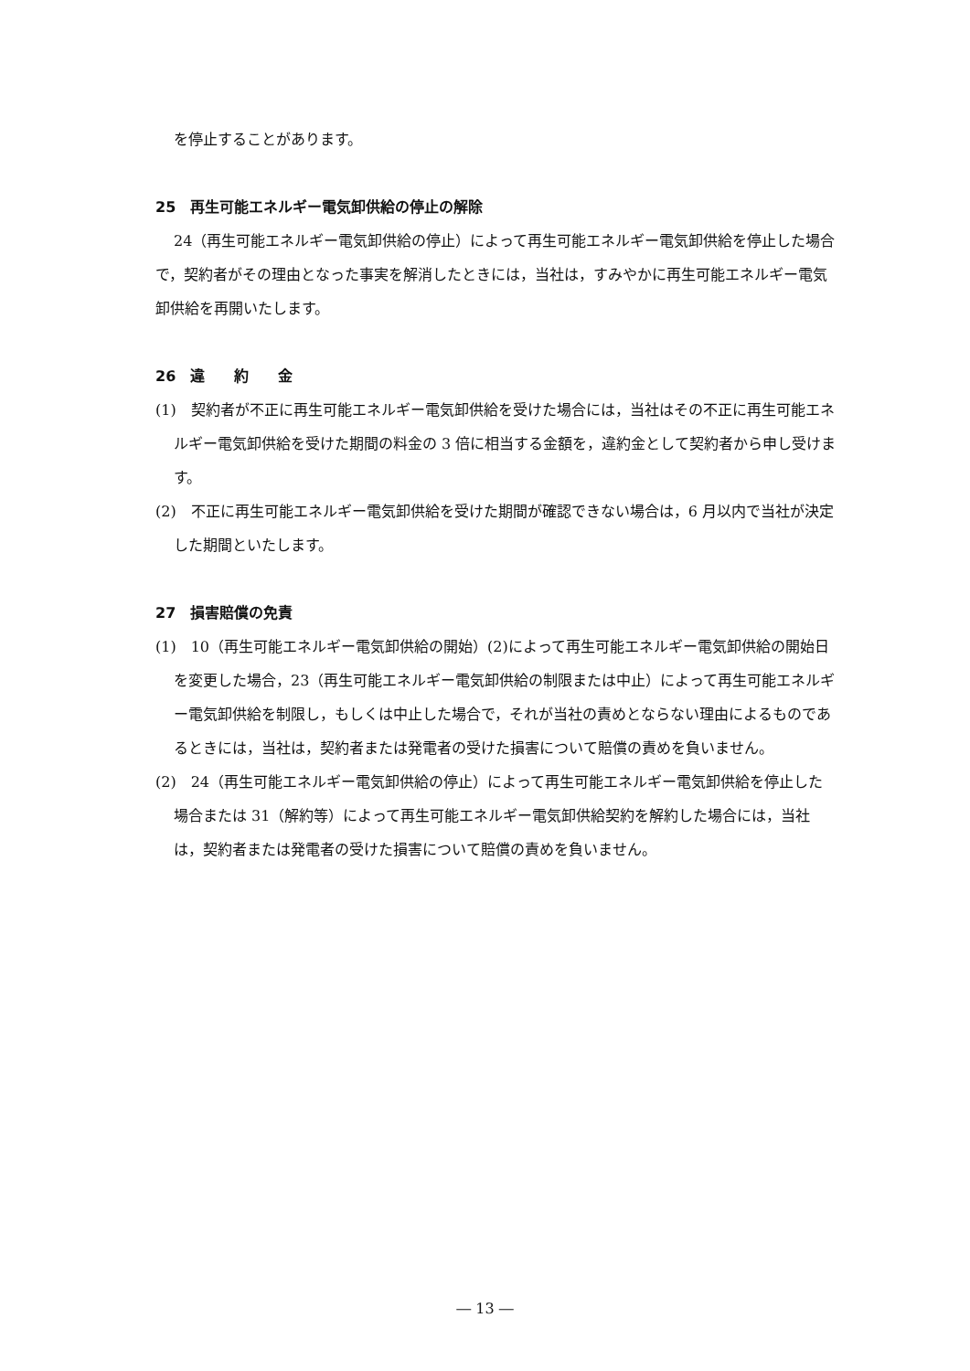を停止することがあります。
25　再生可能エネルギー電気卸供給の停止の解除
24（再生可能エネルギー電気卸供給の停止）によって再生可能エネルギー電気卸供給を停止した場合で，契約者がその理由となった事実を解消したときには，当社は，すみやかに再生可能エネルギー電気卸供給を再開いたします。
26　違　　約　　金
(1)　契約者が不正に再生可能エネルギー電気卸供給を受けた場合には，当社はその不正に再生可能エネルギー電気卸供給を受けた期間の料金の 3 倍に相当する金額を，違約金として契約者から申し受けます。
(2)　不正に再生可能エネルギー電気卸供給を受けた期間が確認できない場合は，6 月以内で当社が決定した期間といたします。
27　損害賠償の免責
(1)　10（再生可能エネルギー電気卸供給の開始）(2)によって再生可能エネルギー電気卸供給の開始日を変更した場合，23（再生可能エネルギー電気卸供給の制限または中止）によって再生可能エネルギー電気卸供給を制限し，もしくは中止した場合で，それが当社の責めとならない理由によるものであるときには，当社は，契約者または発電者の受けた損害について賠償の責めを負いません。
(2)　24（再生可能エネルギー電気卸供給の停止）によって再生可能エネルギー電気卸供給を停止した場合または 31（解約等）によって再生可能エネルギー電気卸供給契約を解約した場合には，当社は，契約者または発電者の受けた損害について賠償の責めを負いません。
― 13 ―